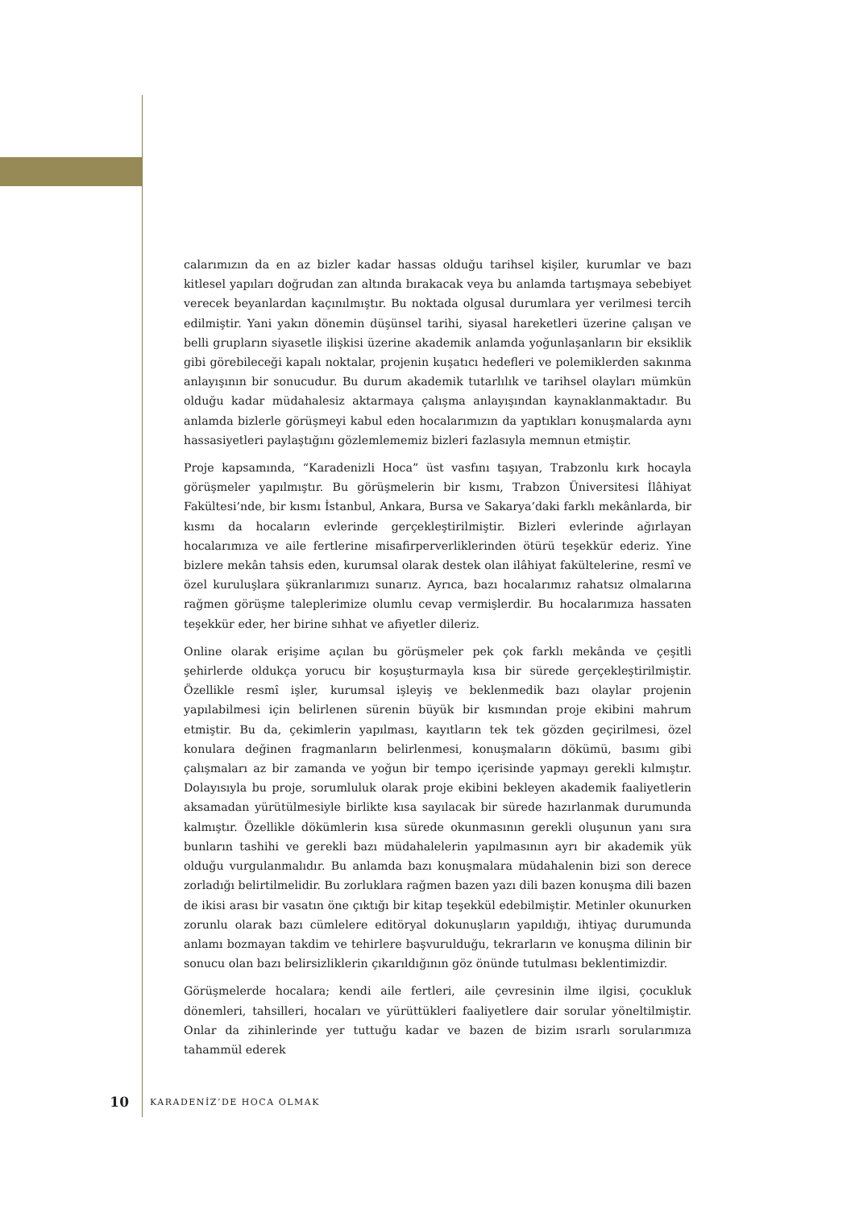calarımızın da en az bizler kadar hassas olduğu tarihsel kişiler, kurumlar ve bazı kitlesel yapıları doğrudan zan altında bırakacak veya bu anlamda tartışmaya sebebiyet verecek beyanlardan kaçınılmıştır. Bu noktada olgusal durumlara yer verilmesi tercih edilmiştir. Yani yakın dönemin düşünsel tarihi, siyasal hareketleri üzerine çalışan ve belli grupların siyasetle ilişkisi üzerine akademik anlamda yoğunlaşanların bir eksiklik gibi görebileceği kapalı noktalar, projenin kuşatıcı hedefleri ve polemiklerden sakınma anlayışının bir sonucudur. Bu durum akademik tutarlılık ve tarihsel olayları mümkün olduğu kadar müdahalesiz aktarmaya çalışma anlayışından kaynaklanmaktadır. Bu anlamda bizlerle görüşmeyi kabul eden hocalarımızın da yaptıkları konuşmalarda aynı hassasiyetleri paylaştığını gözlemlememiz bizleri fazlasıyla memnun etmiştir.
Proje kapsamında, “Karadenizli Hoca” üst vasfını taşıyan, Trabzonlu kırk hocayla görüşmeler yapılmıştır. Bu görüşmelerin bir kısmı, Trabzon Üniversitesi İlâhiyat Fakültesi’nde, bir kısmı İstanbul, Ankara, Bursa ve Sakarya’daki farklı mekânlarda, bir kısmı da hocaların evlerinde gerçekleştirilmiştir. Bizleri evlerinde ağırlayan hocalarımıza ve aile fertlerine misafirperverliklerinden ötürü teşekkür ederiz. Yine bizlere mekân tahsis eden, kurumsal olarak destek olan ilâhiyat fakültelerine, resmî ve özel kuruluşlara şükranlarımızı sunarız. Ayrıca, bazı hocalarımız rahatsız olmalarına rağmen görüşme taleplerimize olumlu cevap vermişlerdir. Bu hocalarımıza hassaten teşekkür eder, her birine sıhhat ve afiyetler dileriz.
Online olarak erişime açılan bu görüşmeler pek çok farklı mekânda ve çeşitli şehirlerde oldukça yorucu bir koşuşturmayla kısa bir sürede gerçekleştirilmiştir. Özellikle resmî işler, kurumsal işleyiş ve beklenmedik bazı olaylar projenin yapılabilmesi için belirlenen sürenin büyük bir kısmından proje ekibini mahrum etmiştir. Bu da, çekimlerin yapılması, kayıtların tek tek gözden geçirilmesi, özel konulara değinen fragmanların belirlenmesi, konuşmaların dökümü, basımı gibi çalışmaları az bir zamanda ve yoğun bir tempo içerisinde yapmayı gerekli kılmıştır. Dolayısıyla bu proje, sorumluluk olarak proje ekibini bekleyen akademik faaliyetlerin aksamadan yürütülmesiyle birlikte kısa sayılacak bir sürede hazırlanmak durumunda kalmıştır. Özellikle dökümlerin kısa sürede okunmasının gerekli oluşunun yanı sıra bunların tashihi ve gerekli bazı müdahalelerin yapılmasının ayrı bir akademik yük olduğu vurgulanmalıdır. Bu anlamda bazı konuşmalara müdahalenin bizi son derece zorladığı belirtilmelidir. Bu zorluklara rağmen bazen yazı dili bazen konuşma dili bazen de ikisi arası bir vasatın öne çıktığı bir kitap teşekkül edebilmiştir. Metinler okunurken zorunlu olarak bazı cümlelere editöryal dokunuşların yapıldığı, ihtiyaç durumunda anlamı bozmayan takdim ve tehirlere başvurulduğu, tekrarların ve konuşma dilinin bir sonucu olan bazı belirsizliklerin çıkarıldığının göz önünde tutulması beklentimizdir.
Görüşmelerde hocalara; kendi aile fertleri, aile çevresinin ilme ilgisi, çocukluk dönemleri, tahsilleri, hocaları ve yürüttükleri faaliyetlere dair sorular yöneltilmiştir. Onlar da zihinlerinde yer tuttuğu kadar ve bazen de bizim ısrarlı sorularımıza tahammül ederek
10 KARADENİZ’DE HOCA OLMAK